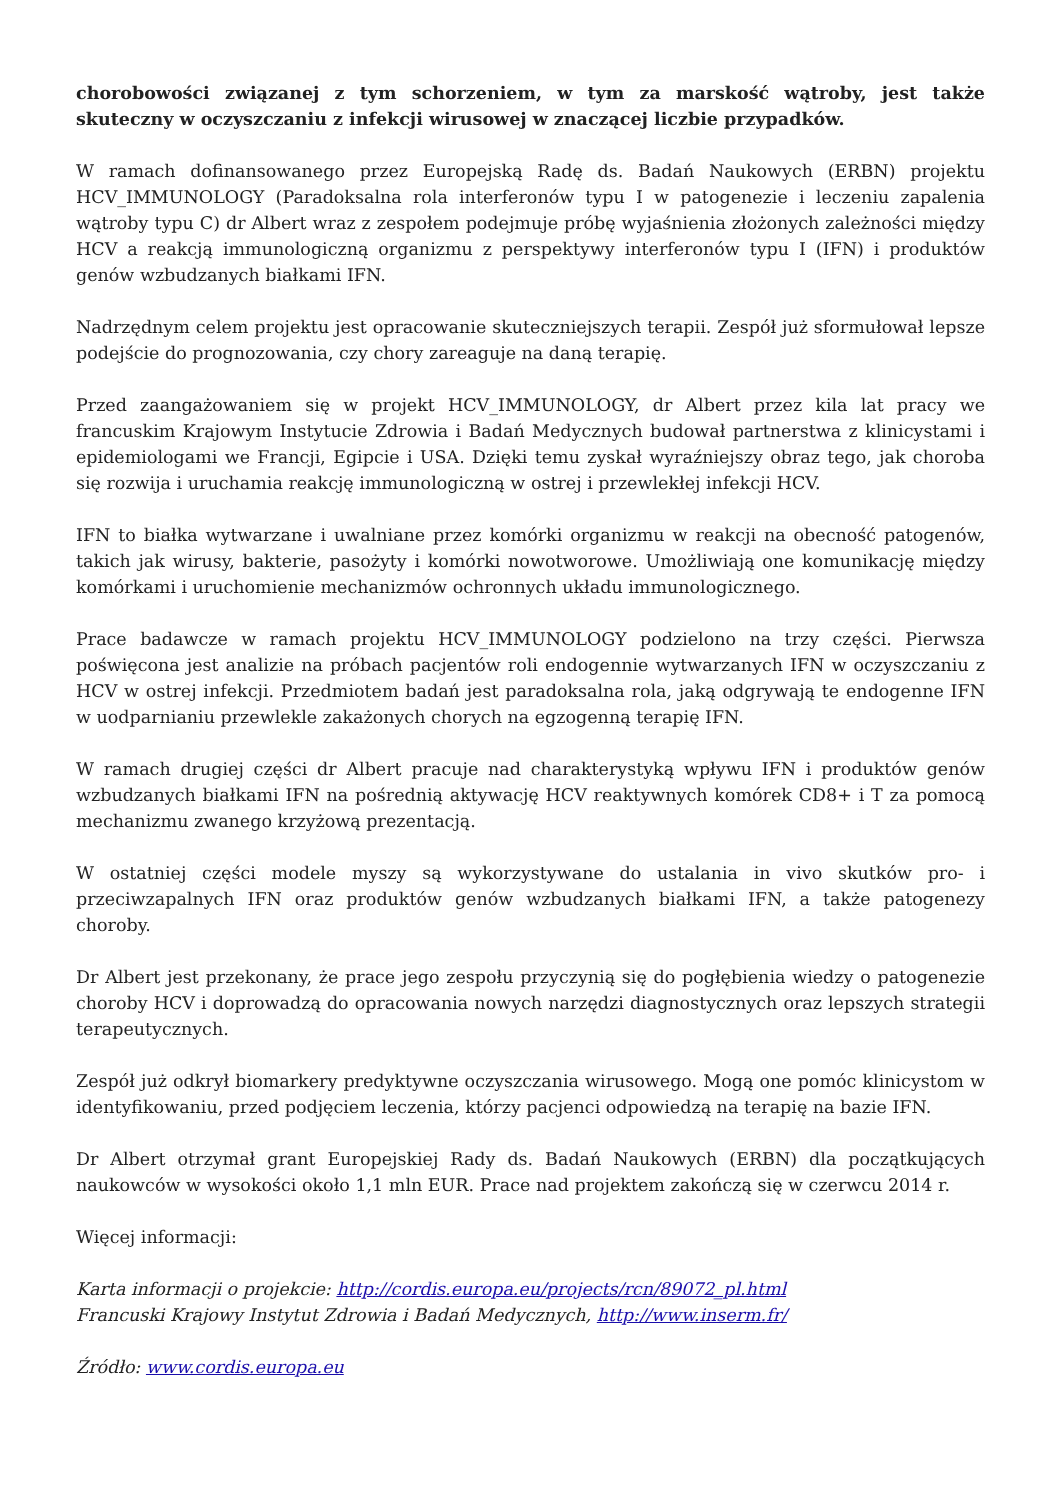chorobowości związanej z tym schorzeniem, w tym za marskość wątroby, jest także skuteczny w oczyszczaniu z infekcji wirusowej w znaczącej liczbie przypadków.
W ramach dofinansowanego przez Europejską Radę ds. Badań Naukowych (ERBN) projektu HCV_IMMUNOLOGY (Paradoksalna rola interferonów typu I w patogenezie i leczeniu zapalenia wątroby typu C) dr Albert wraz z zespołem podejmuje próbę wyjaśnienia złożonych zależności między HCV a reakcją immunologiczną organizmu z perspektywy interferonów typu I (IFN) i produktów genów wzbudzanych białkami IFN.
Nadrzędnym celem projektu jest opracowanie skuteczniejszych terapii. Zespół już sformułował lepsze podejście do prognozowania, czy chory zareaguje na daną terapię.
Przed zaangażowaniem się w projekt HCV_IMMUNOLOGY, dr Albert przez kila lat pracy we francuskim Krajowym Instytucie Zdrowia i Badań Medycznych budował partnerstwa z klinicystami i epidemiologami we Francji, Egipcie i USA. Dzięki temu zyskał wyraźniejszy obraz tego, jak choroba się rozwija i uruchamia reakcję immunologiczną w ostrej i przewlekłej infekcji HCV.
IFN to białka wytwarzane i uwalniane przez komórki organizmu w reakcji na obecność patogenów, takich jak wirusy, bakterie, pasożyty i komórki nowotworowe. Umożliwiają one komunikację między komórkami i uruchomienie mechanizmów ochronnych układu immunologicznego.
Prace badawcze w ramach projektu HCV_IMMUNOLOGY podzielono na trzy części. Pierwsza poświęcona jest analizie na próbach pacjentów roli endogennie wytwarzanych IFN w oczyszczaniu z HCV w ostrej infekcji. Przedmiotem badań jest paradoksalna rola, jaką odgrywają te endogenne IFN w uodparnianiu przewlekle zakażonych chorych na egzogenną terapię IFN.
W ramach drugiej części dr Albert pracuje nad charakterystyką wpływu IFN i produktów genów wzbudzanych białkami IFN na pośrednią aktywację HCV reaktywnych komórek CD8+ i T za pomocą mechanizmu zwanego krzyżową prezentacją.
W ostatniej części modele myszy są wykorzystywane do ustalania in vivo skutków pro- i przeciwzapalnych IFN oraz produktów genów wzbudzanych białkami IFN, a także patogenezy choroby.
Dr Albert jest przekonany, że prace jego zespołu przyczynią się do pogłębienia wiedzy o patogenezie choroby HCV i doprowadzą do opracowania nowych narzędzi diagnostycznych oraz lepszych strategii terapeutycznych.
Zespół już odkrył biomarkery predyktywne oczyszczania wirusowego. Mogą one pomóc klinicystom w identyfikowaniu, przed podjęciem leczenia, którzy pacjenci odpowiedzą na terapię na bazie IFN.
Dr Albert otrzymał grant Europejskiej Rady ds. Badań Naukowych (ERBN) dla początkujących naukowców w wysokości około 1,1 mln EUR. Prace nad projektem zakończą się w czerwcu 2014 r.
Więcej informacji:
Karta informacji o projekcie: http://cordis.europa.eu/projects/rcn/89072_pl.html
Francuski Krajowy Instytut Zdrowia i Badań Medycznych, http://www.inserm.fr/
Źródło: www.cordis.europa.eu